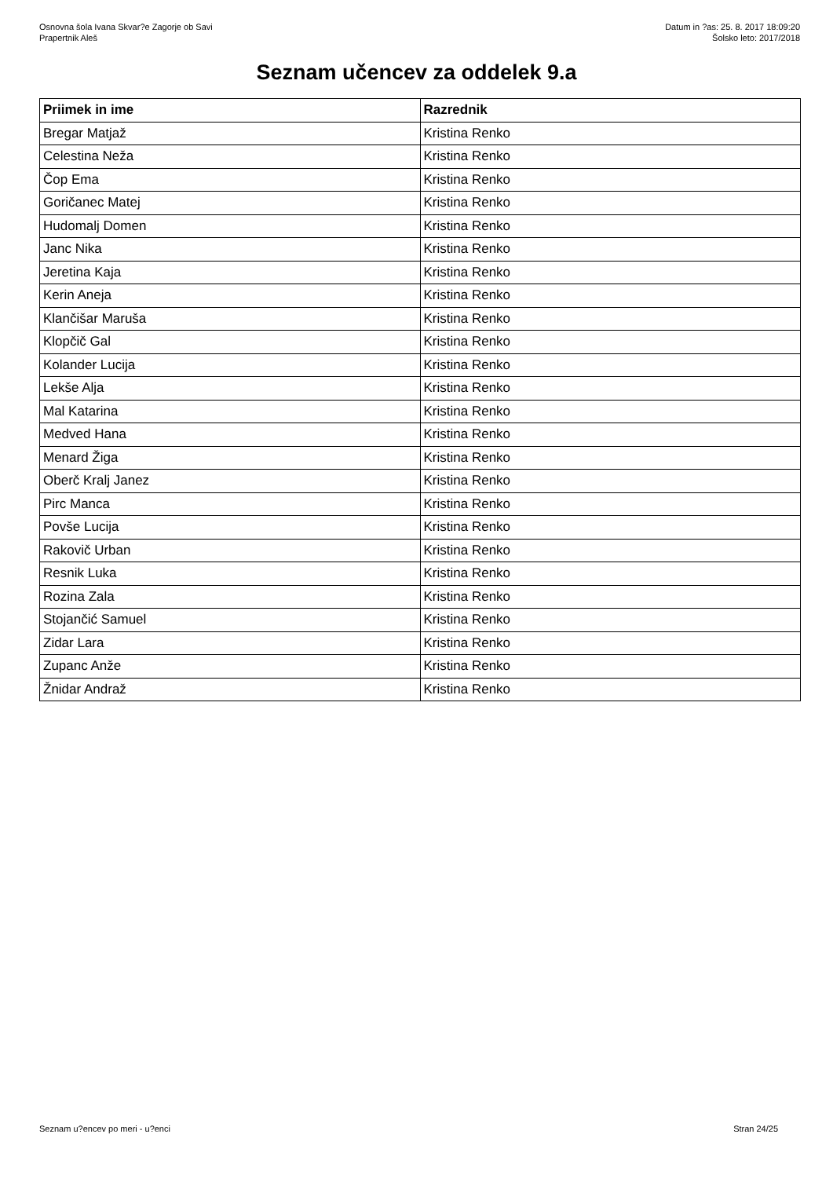Osnovna šola Ivana Skvar?e Zagorje ob Savi
Prapertnik Aleš
Datum in ?as: 25. 8. 2017 18:09:20
Šolsko leto: 2017/2018
Seznam učencev za oddelek 9.a
| Priimek in ime | Razrednik |
| --- | --- |
| Bregar Matjaž | Kristina Renko |
| Celestina Neža | Kristina Renko |
| Čop Ema | Kristina Renko |
| Goričanec Matej | Kristina Renko |
| Hudomalj Domen | Kristina Renko |
| Janc Nika | Kristina Renko |
| Jeretina Kaja | Kristina Renko |
| Kerin Aneja | Kristina Renko |
| Klančišar Maruša | Kristina Renko |
| Klopčič Gal | Kristina Renko |
| Kolander Lucija | Kristina Renko |
| Lekše Alja | Kristina Renko |
| Mal Katarina | Kristina Renko |
| Medved Hana | Kristina Renko |
| Menard Žiga | Kristina Renko |
| Oberč Kralj Janez | Kristina Renko |
| Pirc Manca | Kristina Renko |
| Povše Lucija | Kristina Renko |
| Rakovič Urban | Kristina Renko |
| Resnik Luka | Kristina Renko |
| Rozina Zala | Kristina Renko |
| Stojančić Samuel | Kristina Renko |
| Zidar Lara | Kristina Renko |
| Zupanc Anže | Kristina Renko |
| Žnidar Andraž | Kristina Renko |
Seznam u?encev po meri - u?enci Stran 24/25